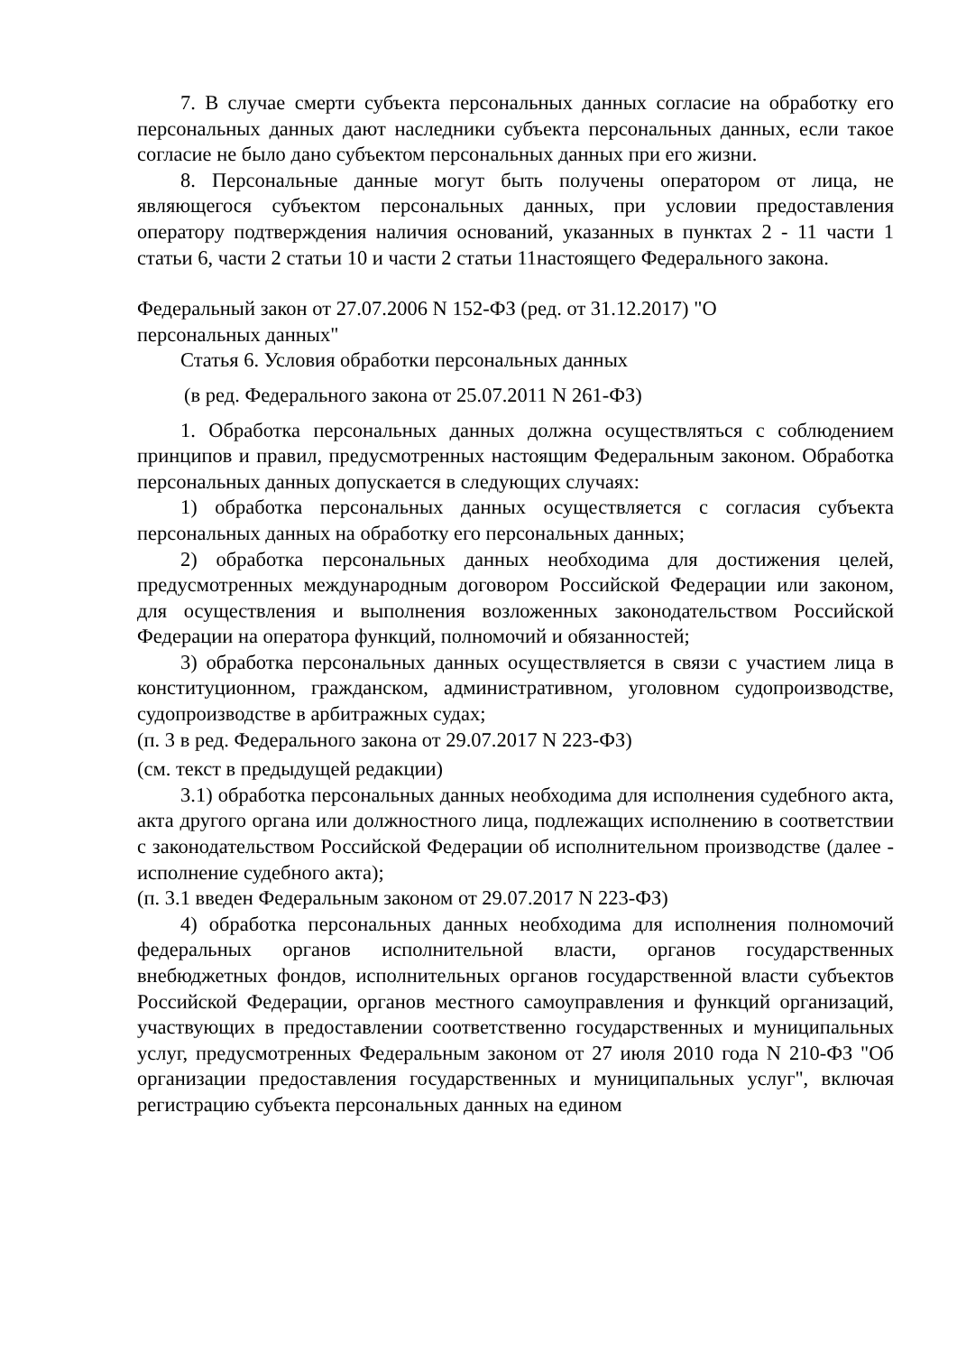7. В случае смерти субъекта персональных данных согласие на обработку его персональных данных дают наследники субъекта персональных данных, если такое согласие не было дано субъектом персональных данных при его жизни.
8. Персональные данные могут быть получены оператором от лица, не являющегося субъектом персональных данных, при условии предоставления оператору подтверждения наличия оснований, указанных в пунктах 2 - 11 части 1 статьи 6, части 2 статьи 10 и части 2 статьи 11настоящего Федерального закона.
Федеральный закон от 27.07.2006 N 152-ФЗ (ред. от 31.12.2017) "О персональных данных"
Статья 6. Условия обработки персональных данных
(в ред. Федерального закона от 25.07.2011 N 261-ФЗ)
1. Обработка персональных данных должна осуществляться с соблюдением принципов и правил, предусмотренных настоящим Федеральным законом. Обработка персональных данных допускается в следующих случаях:
1) обработка персональных данных осуществляется с согласия субъекта персональных данных на обработку его персональных данных;
2) обработка персональных данных необходима для достижения целей, предусмотренных международным договором Российской Федерации или законом, для осуществления и выполнения возложенных законодательством Российской Федерации на оператора функций, полномочий и обязанностей;
3) обработка персональных данных осуществляется в связи с участием лица в конституционном, гражданском, административном, уголовном судопроизводстве, судопроизводстве в арбитражных судах;
(п. 3 в ред. Федерального закона от 29.07.2017 N 223-ФЗ)
(см. текст в предыдущей редакции)
3.1) обработка персональных данных необходима для исполнения судебного акта, акта другого органа или должностного лица, подлежащих исполнению в соответствии с законодательством Российской Федерации об исполнительном производстве (далее - исполнение судебного акта);
(п. 3.1 введен Федеральным законом от 29.07.2017 N 223-ФЗ)
4) обработка персональных данных необходима для исполнения полномочий федеральных органов исполнительной власти, органов государственных внебюджетных фондов, исполнительных органов государственной власти субъектов Российской Федерации, органов местного самоуправления и функций организаций, участвующих в предоставлении соответственно государственных и муниципальных услуг, предусмотренных Федеральным законом от 27 июля 2010 года N 210-ФЗ "Об организации предоставления государственных и муниципальных услуг", включая регистрацию субъекта персональных данных на едином